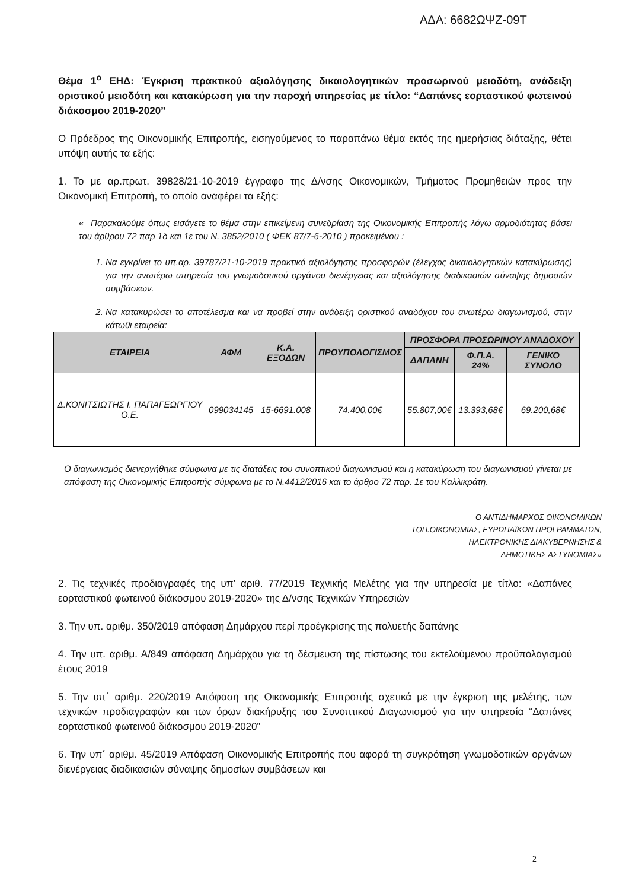ΑΔΑ: 6682ΩΨΖ-09Τ
Θέμα 1<sup>ο</sup> ΕΗΔ: Έγκριση πρακτικού αξιολόγησης δικαιολογητικών προσωρινού μειοδότη, ανάδειξη οριστικού μειοδότη και κατακύρωση για την παροχή υπηρεσίας με τίτλο: “Δαπάνες εορταστικού φωτεινού διάκοσμου 2019-2020”
Ο Πρόεδρος της Οικονομικής Επιτροπής, εισηγούμενος το παραπάνω θέμα εκτός της ημερήσιας διάταξης, θέτει υπόψη αυτής τα εξής:
1. Το με αρ.πρωτ. 39828/21-10-2019 έγγραφο της Δ/νσης Οικονομικών, Τμήματος Προμηθειών προς την Οικονομική Επιτροπή, το οποίο αναφέρει τα εξής:
« Παρακαλούμε όπως εισάγετε το θέμα στην επικείμενη συνεδρίαση της Οικονομικής Επιτροπής λόγω αρμοδιότητας βάσει του άρθρου 72 παρ 1δ και 1ε του Ν. 3852/2010 ( ΦΕΚ 87/7-6-2010 ) προκειμένου :
1. Να εγκρίνει το υπ.αρ. 39787/21-10-2019 πρακτικό αξιολόγησης προσφορών (έλεγχος δικαιολογητικών κατακύρωσης) για την ανωτέρω υπηρεσία του γνωμοδοτικού οργάνου διενέργειας και αξιολόγησης διαδικασιών σύναψης δημοσιών συμβάσεων.
2. Να κατακυρώσει το αποτέλεσμα και να προβεί στην ανάδειξη οριστικού αναδόχου του ανωτέρω διαγωνισμού, στην κάτωθι εταιρεία:
| ΕΤΑΙΡΕΙΑ | ΑΦΜ | Κ.Α. ΕΞΟΔΩΝ | ΠΡΟΥΠΟΛΟΓΙΣΜΟΣ | ΠΡΟΣΦΟΡΑ ΠΡΟΣΩΡΙΝΟΥ ΑΝΑΔΟΧΟΥ | | |
| --- | --- | --- | --- | --- | --- | --- |
| | | | | ΔΑΠΑΝΗ | Φ.Π.Α. 24% | ΓΕΝΙΚΟ ΣΥΝΟΛΟ |
| Δ.ΚΟΝΙΤΣΙΩΤΗΣ Ι. ΠΑΠΑΓΕΩΡΓΙΟΥ Ο.Ε. | 099034145 | 15-6691.008 | 74.400,00€ | 55.807,00€ | 13.393,68€ | 69.200,68€ |
Ο διαγωνισμός διενεργήθηκε σύμφωνα με τις διατάξεις του συνοπτικού διαγωνισμού και η κατακύρωση του διαγωνισμού γίνεται με απόφαση της Οικονομικής Επιτροπής σύμφωνα με το Ν.4412/2016 και το άρθρο 72 παρ. 1ε του Καλλικράτη.
Ο ΑΝΤΙΔΗΜΑΡΧΟΣ ΟΙΚΟΝΟΜΙΚΩΝ
ΤΟΠ.ΟΙΚΟΝΟΜΙΑΣ, ΕΥΡΩΠΑΪΚΩΝ ΠΡΟΓΡΑΜΜΑΤΩΝ,
ΗΛΕΚΤΡΟΝΙΚΗΣ ΔΙΑΚΥΒΕΡΝΗΣΗΣ &
ΔΗΜΟΤΙΚΗΣ ΑΣΤΥΝΟΜΙΑΣ»
2. Τις τεχνικές προδιαγραφές της υπ’ αριθ. 77/2019 Τεχνικής Μελέτης για την υπηρεσία με τίτλο: «Δαπάνες εορταστικού φωτεινού διάκοσμου 2019-2020» της Δ/νσης Τεχνικών Υπηρεσιών
3. Την υπ. αριθμ. 350/2019 απόφαση Δημάρχου περί προέγκρισης της πολυετής δαπάνης
4. Την υπ. αριθμ. Α/849 απόφαση Δημάρχου για τη δέσμευση της πίστωσης του εκτελούμενου προϋπολογισμού έτους 2019
5. Την υπ΄ αριθμ. 220/2019 Απόφαση της Οικονομικής Επιτροπής σχετικά με την έγκριση της μελέτης, των τεχνικών προδιαγραφών και των όρων διακήρυξης του Συνοπτικού Διαγωνισμού για την υπηρεσία “Δαπάνες εορταστικού φωτεινού διάκοσμου 2019-2020”
6. Την υπ΄ αριθμ. 45/2019 Απόφαση Οικονομικής Επιτροπής που αφορά τη συγκρότηση γνωμοδοτικών οργάνων διενέργειας διαδικασιών σύναψης δημοσίων συμβάσεων και
2